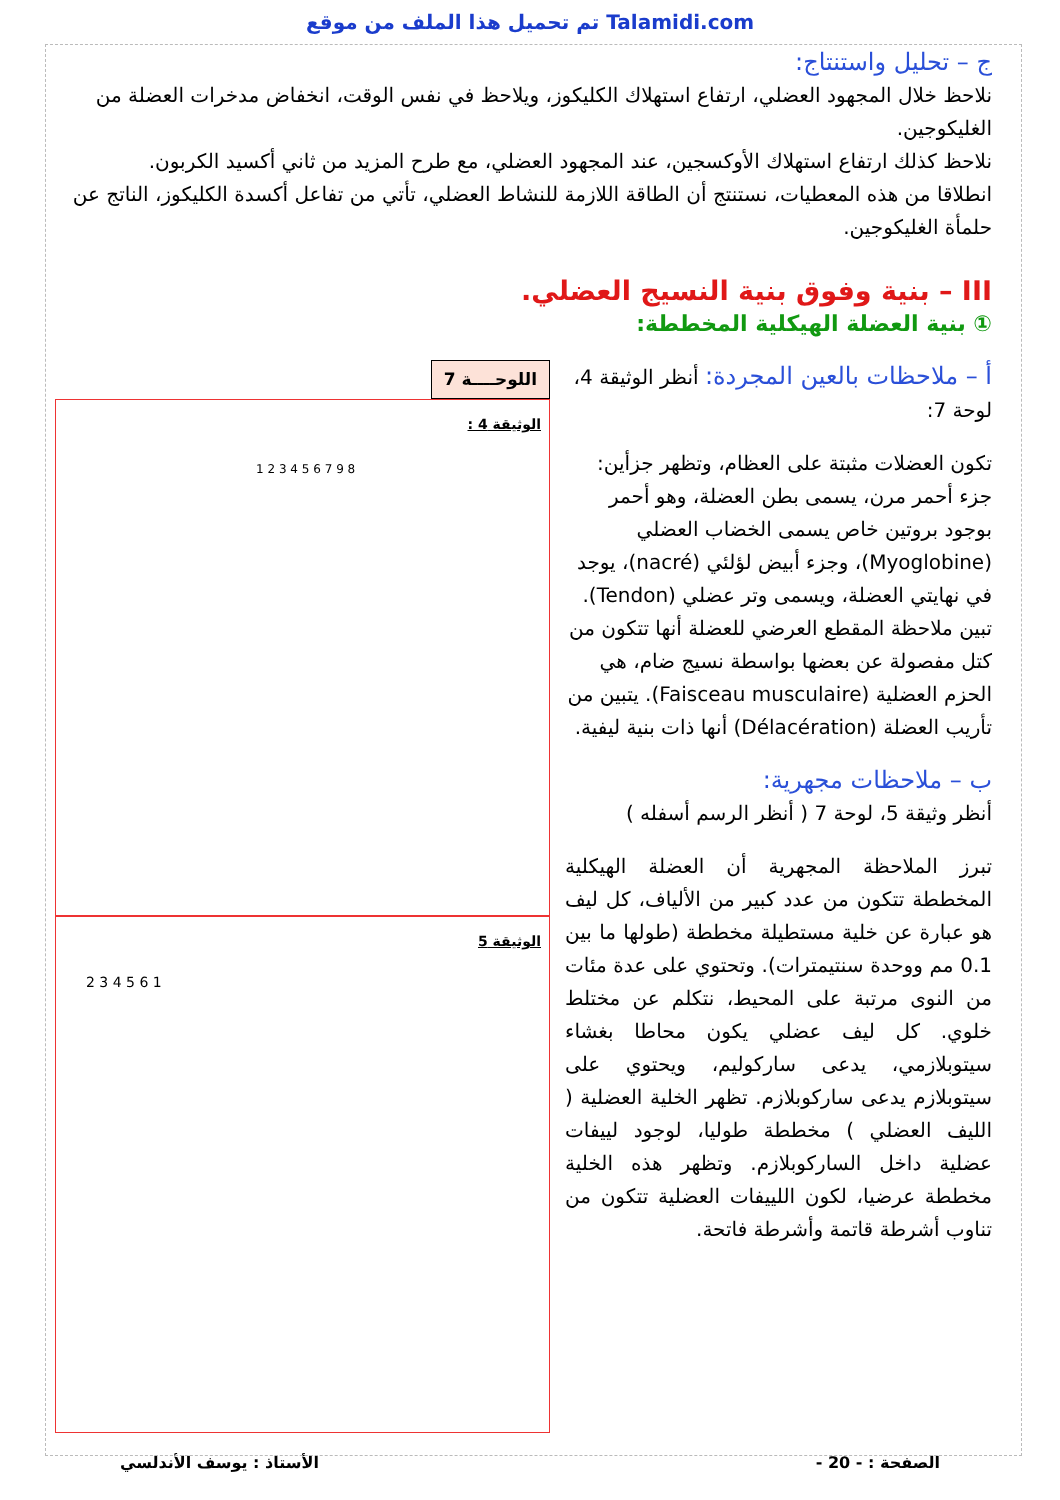تم تحميل هذا الملف من موقع Talamidi.com
ج – تحليل واستنتاج:
نلاحظ خلال المجهود العضلي، ارتفاع استهلاك الكليكوز، ويلاحظ في نفس الوقت، انخفاض مدخرات العضلة من الغليكوجين.
نلاحظ كذلك ارتفاع استهلاك الأوكسجين، عند المجهود العضلي، مع طرح المزيد من ثاني أكسيد الكربون.
انطلاقا من هذه المعطيات، نستنتج أن الطاقة اللازمة للنشاط العضلي، تأتي من تفاعل أكسدة الكليكوز، الناتج عن حلمأة الغليكوجين.
III – بنية وفوق بنية النسيج العضلي.
① بنية العضلة الهيكلية المخططة:
أ – ملاحظات بالعين المجردة: أنظر الوثيقة 4، لوحة 7:
تكون العضلات مثبتة على العظام، وتظهر جزأين: جزء أحمر مرن، يسمى بطن العضلة، وهو أحمر بوجود بروتين خاص يسمى الخضاب العضلي (Myoglobine)، وجزء أبيض لؤلئي (nacré)، يوجد في نهايتي العضلة، ويسمى وتر عضلي (Tendon). تبين ملاحظة المقطع العرضي للعضلة أنها تتكون من كتل مفصولة عن بعضها بواسطة نسيج ضام، هي الحزم العضلية (Faisceau musculaire). يتبين من تأريب العضلة (Délacération) أنها ذات بنية ليفية.
ب – ملاحظات مجهرية:
أنظر وثيقة 5، لوحة 7 ( أنظر الرسم أسفله )
تبرز الملاحظة المجهرية أن العضلة الهيكلية المخططة تتكون من عدد كبير من الألياف، كل ليف هو عبارة عن خلية مستطيلة مخططة (طولها ما بين 0.1 مم ووحدة سنتيمترات). وتحتوي على عدة مئات من النوى مرتبة على المحيط، نتكلم عن مختلط خلوي. كل ليف عضلي يكون محاطا بغشاء سيتوبلازمي، يدعى ساركوليم، ويحتوي على سيتوبلازم يدعى ساركوبلازم. تظهر الخلية العضلية ( الليف العضلي ) مخططة طوليا، لوجود لييفات عضلية داخل الساركوبلازم. وتظهر هذه الخلية مخططة عرضيا، لكون اللييفات العضلية تتكون من تناوب أشرطة قاتمة وأشرطة فاتحة.
اللوحــــة 7
الوثيقة 4 :
1 2 3 4 5 6 7 9 8
الوثيقة 5
2 3 4 5 6 1
الصفحة : - 20 - الأستاذ : يوسف الأندلسي